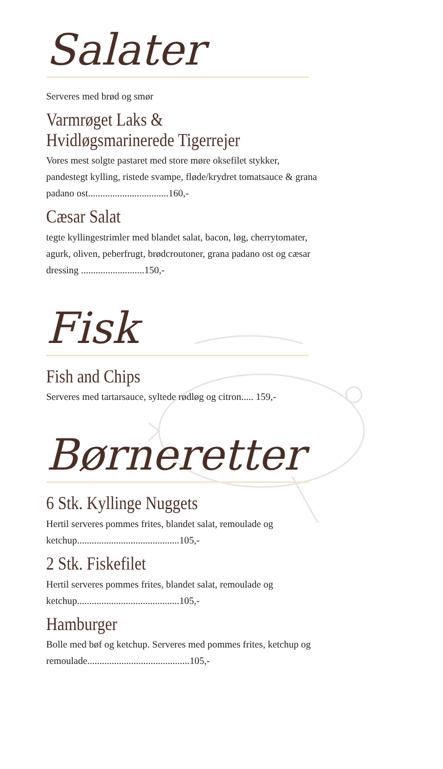Salater
Serveres med brød og smør
Varmrøget Laks &
Hvidløgsmarinerede Tigerrejer
Vores mest solgte pastaret med store møre oksefilet stykker, pandestegt kylling, ristede svampe, fløde/krydret tomatsauce & grana padano ost.................................160,-
Cæsar Salat
tegte kyllingestrimler med blandet salat, bacon, løg, cherrytomater, agurk, oliven, peberfrugt, brødcroutoner, grana padano ost og cæsar dressing ..........................150,-
Fisk
Fish and Chips
Serveres med tartarsauce, syltede rødløg og citron..... 159,-
Børneretter
6 Stk. Kyllinge Nuggets
Hertil serveres pommes frites, blandet salat, remoulade og ketchup..........................................105,-
2 Stk. Fiskefilet
Hertil serveres pommes frites, blandet salat, remoulade og ketchup..........................................105,-
Hamburger
Bolle med bøf og ketchup. Serveres med pommes frites, ketchup og remoulade..........................................105,-